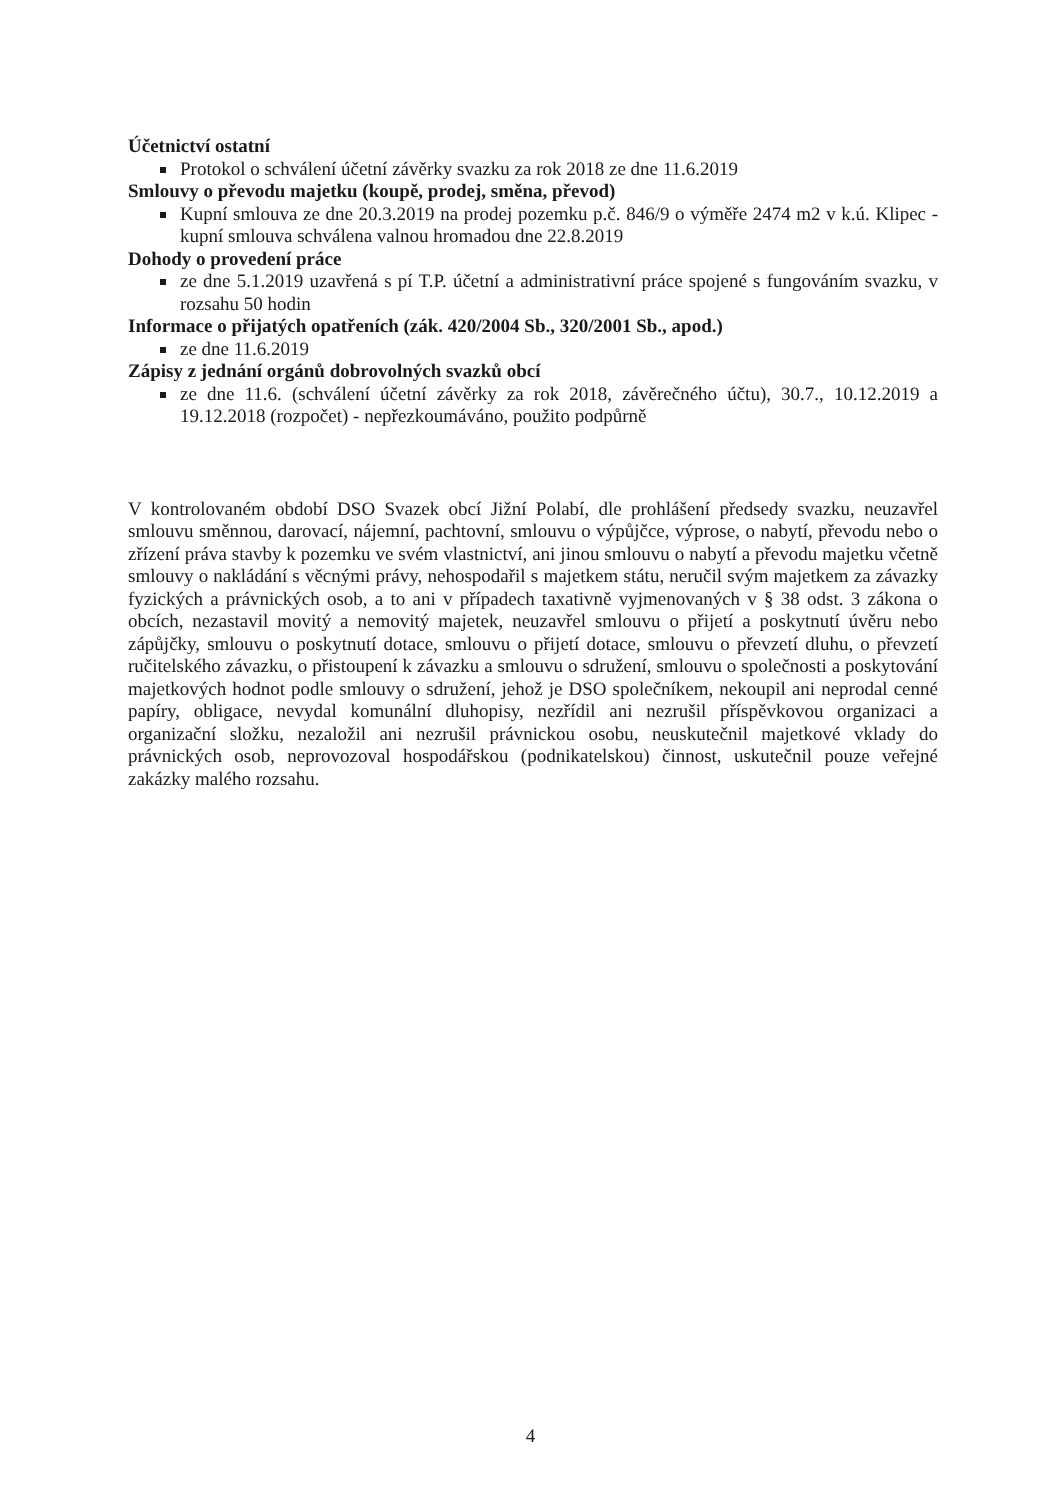Účetnictví ostatní
Protokol o schválení účetní závěrky svazku za rok 2018 ze dne 11.6.2019
Smlouvy o převodu majetku (koupě, prodej, směna, převod)
Kupní smlouva ze dne 20.3.2019 na prodej pozemku p.č. 846/9 o výměře 2474 m2 v k.ú. Klipec - kupní smlouva schválena valnou hromadou dne 22.8.2019
Dohody o provedení práce
ze dne 5.1.2019 uzavřená s pí T.P. účetní a administrativní práce spojené s fungováním svazku, v rozsahu 50 hodin
Informace o přijatých opatřeních (zák. 420/2004 Sb., 320/2001 Sb., apod.)
ze dne 11.6.2019
Zápisy z jednání orgánů dobrovolných svazků obcí
ze dne 11.6. (schválení účetní závěrky za rok 2018, závěrečného účtu), 30.7., 10.12.2019 a 19.12.2018 (rozpočet) - nepřezkoumáváno, použito podpůrně
V kontrolovaném období DSO Svazek obcí Jižní Polabí, dle prohlášení předsedy svazku, neuzavřel smlouvu směnnou, darovací, nájemní, pachtovní, smlouvu o výpůjčce, výprose, o nabytí, převodu nebo o zřízení práva stavby k pozemku ve svém vlastnictví, ani jinou smlouvu o nabytí a převodu majetku včetně smlouvy o nakládání s věcnými právy, nehospodařil s majetkem státu, neručil svým majetkem za závazky fyzických a právnických osob, a to ani v případech taxativně vyjmenovaných v § 38 odst. 3 zákona o obcích, nezastavil movitý a nemovitý majetek, neuzavřel smlouvu o přijetí a poskytnutí úvěru nebo zápůjčky, smlouvu o poskytnutí dotace, smlouvu o přijetí dotace, smlouvu o převzetí dluhu, o převzetí ručitelského závazku, o přistoupení k závazku a smlouvu o sdružení, smlouvu o společnosti a poskytování majetkových hodnot podle smlouvy o sdružení, jehož je DSO společníkem, nekoupil ani neprodal cenné papíry, obligace, nevydal komunální dluhopisy, nezřídil ani nezrušil příspěvkovou organizaci a organizační složku, nezaložil ani nezrušil právnickou osobu, neuskutečnil majetkové vklady do právnických osob, neprovozoval hospodářskou (podnikatelskou) činnost, uskutečnil pouze veřejné zakázky malého rozsahu.
4